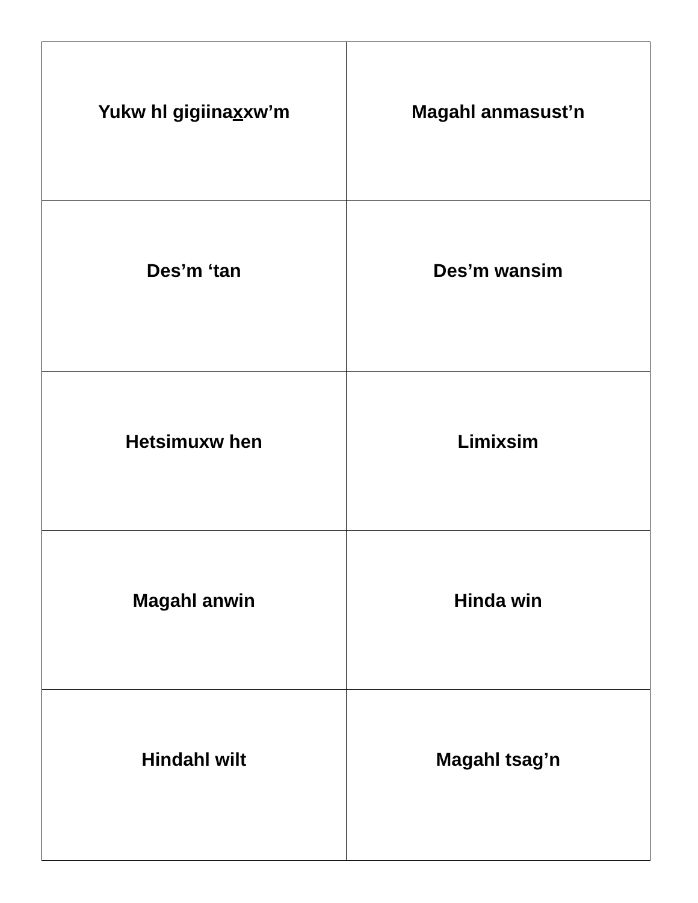| Yukw hl gigiina x xw’m | Ma g ahl anmasust’n |
| Des’m ‘tan | Des’m wansim |
| Hetsimuxw hen | Limixsim |
| Ma g ahl anwin | Hinda win |
| Hindahl wilt | Ma g ahl tsag’n |